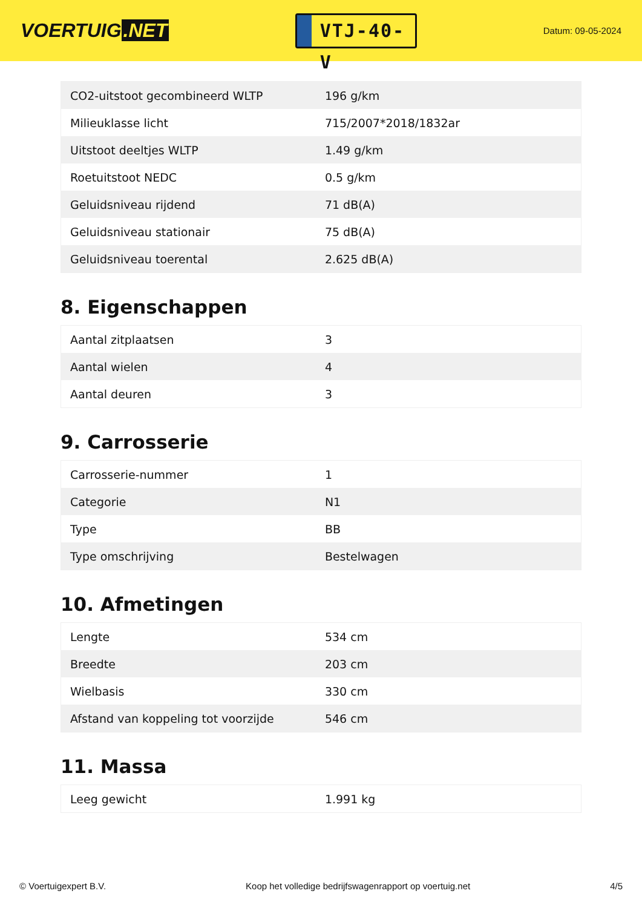VOERTUIG.NET
VTJ-40-V
Datum: 09-05-2024
| CO2-uitstoot gecombineerd WLTP | 196 g/km |
| Milieuklasse licht | 715/2007*2018/1832ar |
| Uitstoot deeltjes WLTP | 1.49 g/km |
| Roetuitstoot NEDC | 0.5 g/km |
| Geluidsniveau rijdend | 71 dB(A) |
| Geluidsniveau stationair | 75 dB(A) |
| Geluidsniveau toerental | 2.625 dB(A) |
8. Eigenschappen
| Aantal zitplaatsen | 3 |
| Aantal wielen | 4 |
| Aantal deuren | 3 |
9. Carrosserie
| Carrosserie-nummer | 1 |
| Categorie | N1 |
| Type | BB |
| Type omschrijving | Bestelwagen |
10. Afmetingen
| Lengte | 534 cm |
| Breedte | 203 cm |
| Wielbasis | 330 cm |
| Afstand van koppeling tot voorzijde | 546 cm |
11. Massa
| Leeg gewicht | 1.991 kg |
© Voertuigexpert B.V. Koop het volledige bedrijfswagenrapport op voertuig.net 4/5